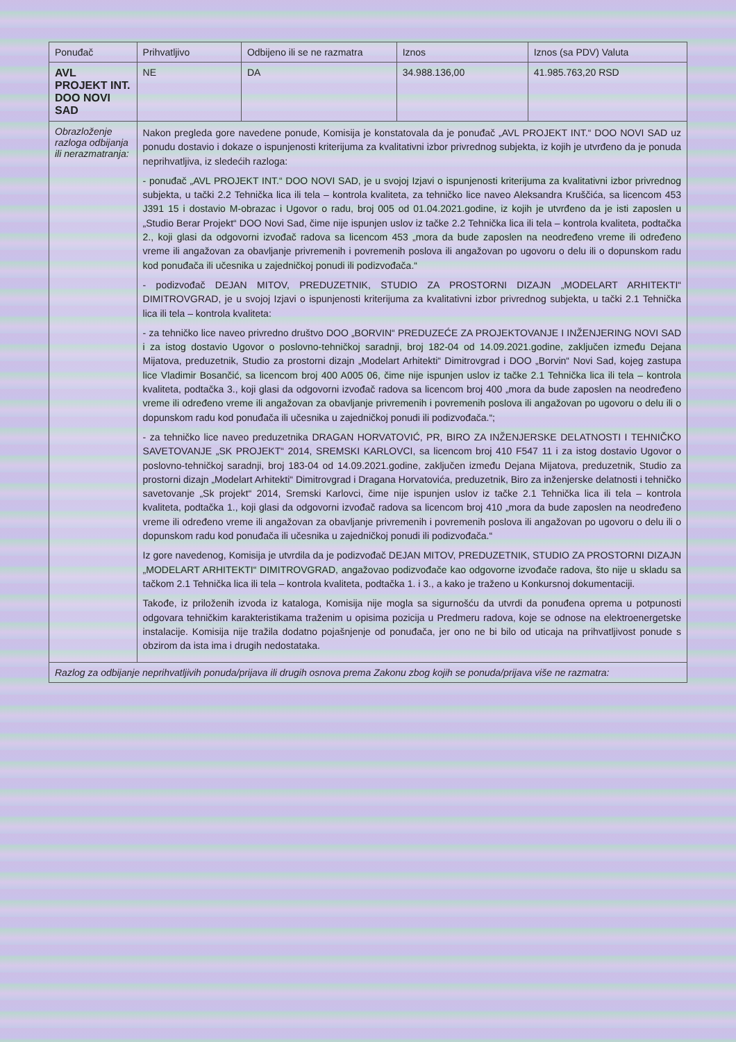| Ponuđač | Prihvatljivo | Odbijeno ili se ne razmatra | Iznos | Iznos (sa PDV) Valuta |
| --- | --- | --- | --- | --- |
| AVL PROJEKT INT. DOO NOVI SAD | NE | DA | 34.988.136,00 | 41.985.763,20 RSD |
| Obrazloženje razloga odbijanja ili nerazmatranja: | Nakon pregleda gore navedene ponude, Komisija je konstatovala da je ponuđač „AVL PROJEKT INT.“ DOO NOVI SAD uz ponudu dostavio i dokaze o ispunjenosti kriterijuma za kvalitativni izbor privrednog subjekta, iz kojih je utvrđeno da je ponuda neprihvatljiva, iz sledećih razloga: - ponuđač „AVL PROJEKT INT.“ DOO NOVI SAD, je u svojoj Izjavi o ispunjenosti kriterijuma za kvalitativni izbor privrednog subjekta, u tački 2.2 Tehnička lica ili tela – kontrola kvaliteta, za tehničko lice naveo Aleksandra Kruščića, sa licencom 453 J391 15 i dostavio M-obrazac i Ugovor o radu, broj 005 od 01.04.2021.godine, iz kojih je utvrđeno da je isti zaposlen u „Studio Berar Projekt“ DOO Novi Sad, čime nije ispunjen uslov iz tačke 2.2 Tehnička lica ili tela – kontrola kvaliteta, podtačka 2., koji glasi da odgovorni izvođač radova sa licencom 453 „mora da bude zaposlen na neodređeno vreme ili određeno vreme ili angažovan za obavljanje privremenih i povremenih poslova ili angažovan po ugovoru o delu ili o dopunskom radu kod ponuđača ili učesnika u zajedničkoj ponudi ili podizvođača.“ - podizvođač DEJAN MITOV, PREDUZETNIK, STUDIO ZA PROSTORNI DIZAJN „MODELART ARHITEKTI“ DIMITROVGRAD, je u svojoj Izjavi o ispunjenosti kriterijuma za kvalitativni izbor privrednog subjekta, u tački 2.1 Tehnička lica ili tela – kontrola kvaliteta: - za tehničko lice naveo privredno društvo DOO „BORVIN“ PREDUZEĆE ZA PROJEKTOVANJE I INŽENJERING NOVI SAD i za istog dostavio Ugovor o poslovno-tehničkoj saradnji, broj 182-04 od 14.09.2021.godine, zaključen između Dejana Mijatova, preduzetnik, Studio za prostorni dizajn „Modelart Arhitekti“ Dimitrovgrad i DOO „Borvin“ Novi Sad, kojeg zastupa lice Vladimir Bosančić, sa licencom broj 400 A005 06, čime nije ispunjen uslov iz tačke 2.1 Tehnička lica ili tela – kontrola kvaliteta, podtačka 3., koji glasi da odgovorni izvođač radova sa licencom broj 400 „mora da bude zaposlen na neodređeno vreme ili određeno vreme ili angažovan za obavljanje privremenih i povremenih poslova ili angažovan po ugovoru o delu ili o dopunskom radu kod ponuđača ili učesnika u zajedničkoj ponudi ili podizvođača.“; - za tehničko lice naveo preduzetnika DRAGAN HORVATOVIĆ, PR, BIRO ZA INŽENJERSKE DELATNOSTI I TEHNIČKO SAVETOVANJE „SK PROJEKT“ 2014, SREMSKI KARLOVCI, sa licencom broj 410 F547 11 i za istog dostavio Ugovor o poslovno-tehničkoj saradnji, broj 183-04 od 14.09.2021.godine, zaključen između Dejana Mijatova, preduzetnik, Studio za prostorni dizajn „Modelart Arhitekti“ Dimitrovgrad i Dragana Horvatovića, preduzetnik, Biro za inženjerske delatnosti i tehničko savetovanje „Sk projekt“ 2014, Sremski Karlovci, čime nije ispunjen uslov iz tačke 2.1 Tehnička lica ili tela – kontrola kvaliteta, podtačka 1., koji glasi da odgovorni izvođač radova sa licencom broj 410 „mora da bude zaposlen na neodređeno vreme ili određeno vreme ili angažovan za obavljanje privremenih i povremenih poslova ili angažovan po ugovoru o delu ili o dopunskom radu kod ponuđača ili učesnika u zajedničkoj ponudi ili podizvođača.“ Iz gore navedenog, Komisija je utvrdila da je podizvođač DEJAN MITOV, PREDUZETNIK, STUDIO ZA PROSTORNI DIZAJN „MODELART ARHITEKTI“ DIMITROVGRAD, angažovao podizvođače kao odgovorne izvođače radova, što nije u skladu sa tačkom 2.1 Tehnička lica ili tela – kontrola kvaliteta, podtačka 1. i 3., a kako je traženo u Konkursnoj dokumentaciji. Takođe, iz priloženih izvoda iz kataloga, Komisija nije mogla sa sigurnošću da utvrdi da ponuđena oprema u potpunosti odgovara tehničkim karakteristikama traženim u opisima pozicija u Predmeru radova, koje se odnose na elektroenergetske instalacije. Komisija nije tražila dodatno pojašnjenje od ponuđača, jer ono ne bi bilo od uticaja na prihvatljivost ponude s obzirom da ista ima i drugih nedostataka. | | | |
| Razlog za odbijanje neprihvatljivih ponuda/prijava ili drugih osnova prema Zakonu zbog kojih se ponuda/prijava više ne razmatra: | | | | |